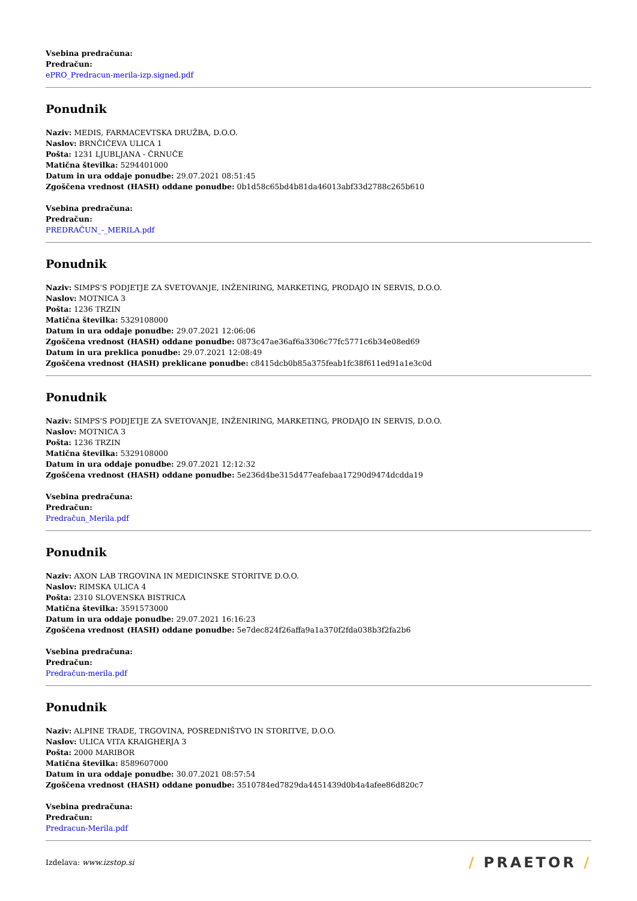Vsebina predračuna:
Predračun:
ePRO_Predracun-merila-izp.signed.pdf
Ponudnik
Naziv: MEDIS, FARMACEVTSKA DRUŽBA, D.O.O.
Naslov: BRNČIČEVA ULICA 1
Pošta: 1231 LJUBLJANA - ČRNUČE
Matična številka: 5294401000
Datum in ura oddaje ponudbe: 29.07.2021 08:51:45
Zgoščena vrednost (HASH) oddane ponudbe: 0b1d58c65bd4b81da46013abf33d2788c265b610
Vsebina predračuna:
Predračun:
PREDRAČUN_-_MERILA.pdf
Ponudnik
Naziv: SIMPS'S PODJETJE ZA SVETOVANJE, INŽENIRING, MARKETING, PRODAJO IN SERVIS, D.O.O.
Naslov: MOTNICA 3
Pošta: 1236 TRZIN
Matična številka: 5329108000
Datum in ura oddaje ponudbe: 29.07.2021 12:06:06
Zgoščena vrednost (HASH) oddane ponudbe: 0873c47ae36af6a3306c77fc5771c6b34e08ed69
Datum in ura preklica ponudbe: 29.07.2021 12:08:49
Zgoščena vrednost (HASH) preklicane ponudbe: c8415dcb0b85a375feab1fc38f611ed91a1e3c0d
Ponudnik
Naziv: SIMPS'S PODJETJE ZA SVETOVANJE, INŽENIRING, MARKETING, PRODAJO IN SERVIS, D.O.O.
Naslov: MOTNICA 3
Pošta: 1236 TRZIN
Matična številka: 5329108000
Datum in ura oddaje ponudbe: 29.07.2021 12:12:32
Zgoščena vrednost (HASH) oddane ponudbe: 5e236d4be315d477eafebaa17290d9474dcdda19
Vsebina predračuna:
Predračun:
Predračun_Merila.pdf
Ponudnik
Naziv: AXON LAB TRGOVINA IN MEDICINSKE STORITVE D.O.O.
Naslov: RIMSKA ULICA 4
Pošta: 2310 SLOVENSKA BISTRICA
Matična številka: 3591573000
Datum in ura oddaje ponudbe: 29.07.2021 16:16:23
Zgoščena vrednost (HASH) oddane ponudbe: 5e7dec824f26affa9a1a370f2fda038b3f2fa2b6
Vsebina predračuna:
Predračun:
Predračun-merila.pdf
Ponudnik
Naziv: ALPINE TRADE, TRGOVINA, POSREDNIŠTVO IN STORITVE, D.O.O.
Naslov: ULICA VITA KRAIGHERJA 3
Pošta: 2000 MARIBOR
Matična številka: 8589607000
Datum in ura oddaje ponudbe: 30.07.2021 08:57:54
Zgoščena vrednost (HASH) oddane ponudbe: 3510784ed7829da4451439d0b4a4afee86d820c7
Vsebina predračuna:
Predračun:
Predracun-Merila.pdf
Izdelava: www.izstop.si
/ PRAETOR /